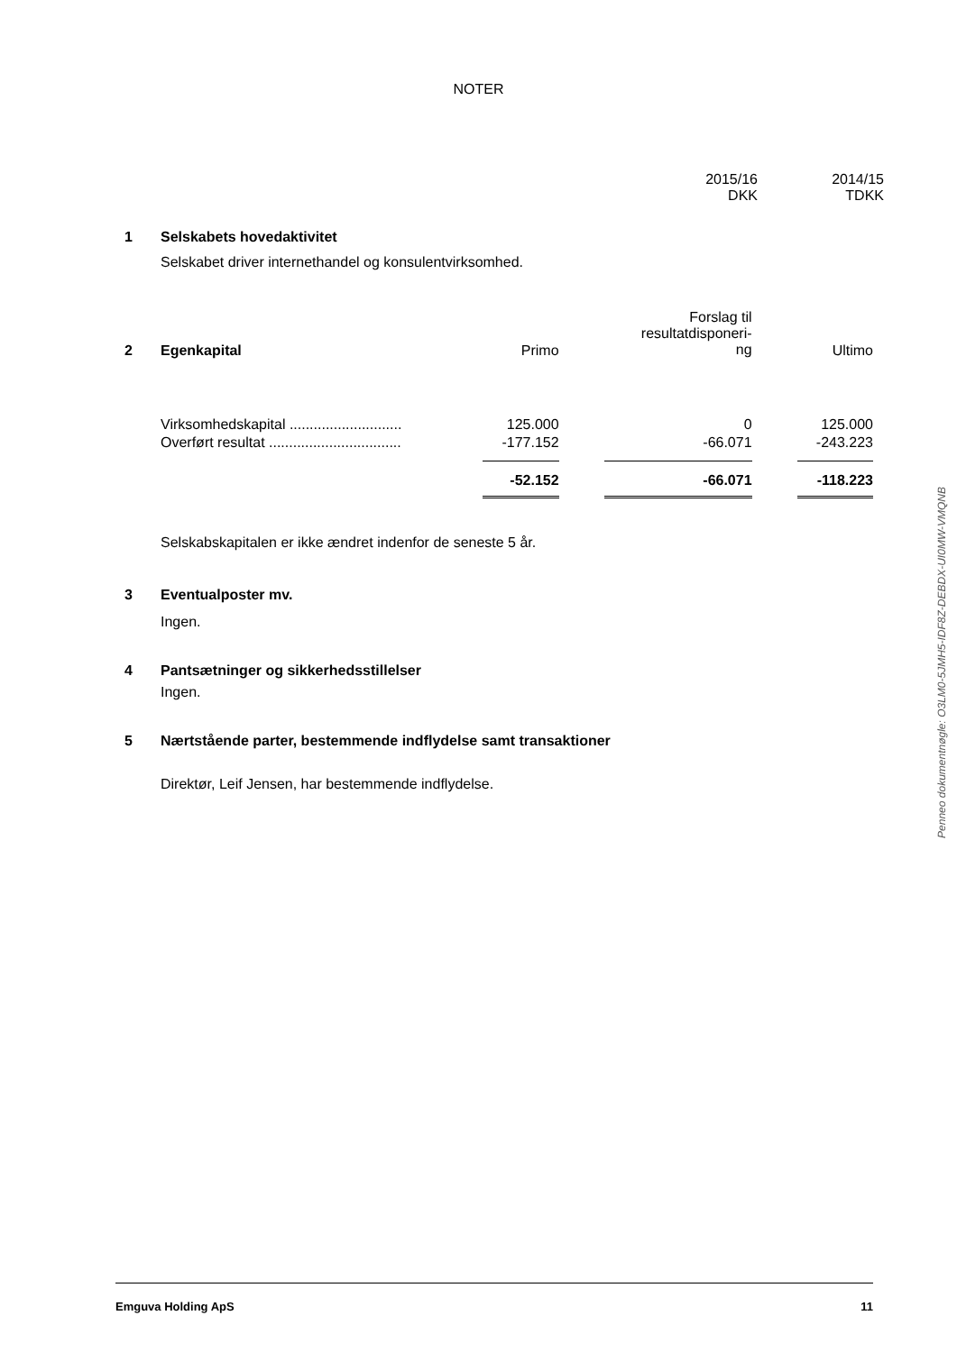NOTER
2015/16
DKK
2014/15
TDKK
1 Selskabets hovedaktivitet
Selskabet driver internethandel og konsulentvirksomhed.
| 2 | Egenkapital | Primo | | Forslag til resultatdisponeri- ng | | Ultimo |
| | Virksomhedskapital ............................ | 125.000 | | 0 | | 125.000 |
| | Overført resultat ................................. | -177.152 | | -66.071 | | -243.223 |
| | | -52.152 | | -66.071 | | -118.223 |
Selskabskapitalen er ikke ændret indenfor de seneste 5 år.
3 Eventualposter mv.
Ingen.
4 Pantsætninger og sikkerhedsstillelser
Ingen.
5 Nærtstående parter, bestemmende indflydelse samt transaktioner
Direktør, Leif Jensen, har bestemmende indflydelse.
Penneo dokumentnøgle: O3LM0-5JMH5-IDF8Z-DEBDX-UI0MW-VMQNB
Emguva Holding ApS 11